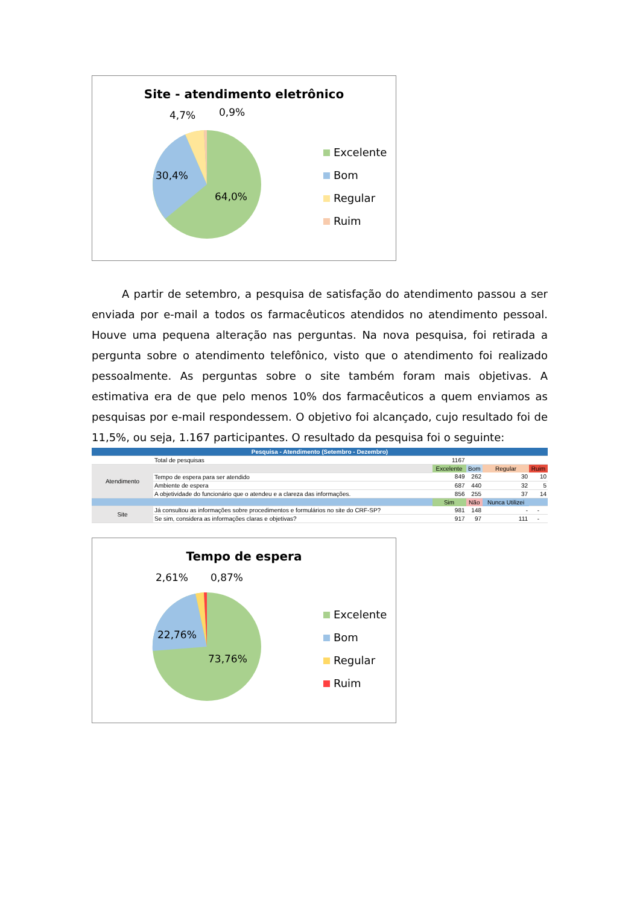Site - atendimento eletrônico
4,7% 0,9%
30,4%
64,0%
Excelente
Bom
Regular
Ruim
A partir de setembro, a pesquisa de satisfação do atendimento passou a ser enviada por e-mail a todos os farmacêuticos atendidos no atendimento pessoal. Houve uma pequena alteração nas perguntas. Na nova pesquisa, foi retirada a pergunta sobre o atendimento telefônico, visto que o atendimento foi realizado pessoalmente. As perguntas sobre o site também foram mais objetivas. A estimativa era de que pelo menos 10% dos farmacêuticos a quem enviamos as pesquisas por e-mail respondessem. O objetivo foi alcançado, cujo resultado foi de 11,5%, ou seja, 1.167 participantes. O resultado da pesquisa foi o seguinte:
| Pesquisa - Atendimento (Setembro - Dezembro) | | | | | |
| | Total de pesquisas | 1167 | | | |
| Atendimento | | Excelente | Bom | Regular | Ruim |
| | Tempo de espera para ser atendido | 849 | 262 | 30 | 10 |
| | Ambiente de espera | 687 | 440 | 32 | 5 |
| | A objetividade do funcionário que o atendeu e a clareza das informações. | 856 | 255 | 37 | 14 |
| | | Sim | Não | Nunca Utilizei | |
| Site | Já consultou as informações sobre procedimentos e formulários no site do CRF-SP? | 981 | 148 | - | - |
| | Se sim, considera as informações claras e objetivas? | 917 | 97 | 111 | - |
Tempo de espera
2,61% 0,87%
22,76%
73,76%
Excelente
Bom
Regular
Ruim